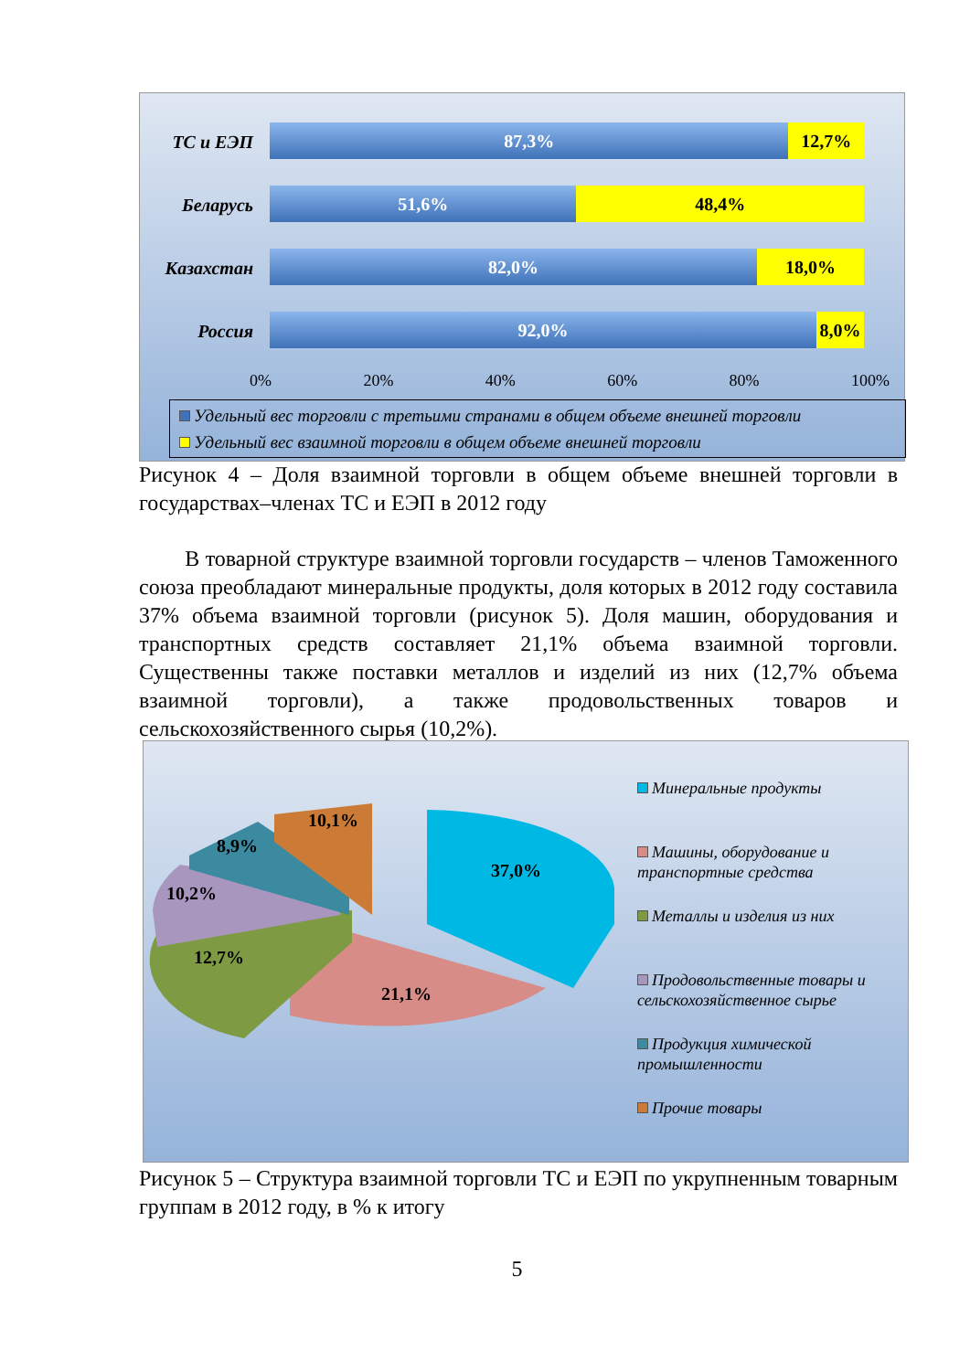ТС и ЕЭП
87,3% 12,7%
Беларусь
51,6% 48,4%
Казахстан
82,0% 18,0%
Россия
92,0% 8,0%
0% 20% 40% 60% 80% 100%
Удельный вес торговли с третьими странами в общем объеме внешней торговли
Удельный вес взаимной торговли в общем объеме внешней торговли
Рисунок 4 – Доля взаимной торговли в общем объеме внешней торговли в государствах–членах ТС и ЕЭП в 2012 году
В товарной структуре взаимной торговли государств – членов Таможенного союза преобладают минеральные продукты, доля которых в 2012 году составила 37% объема взаимной торговли (рисунок 5). Доля машин, оборудования и транспортных средств составляет 21,1% объема взаимной торговли. Существенны также поставки металлов и изделий из них (12,7% объема взаимной торговли), а также продовольственных товаров и сельскохозяйственного сырья (10,2%).
37,0%
21,1%
12,7%
10,2%
8,9%
10,1%
Минеральные продукты
Машины, оборудование и транспортные средства
Металлы и изделия из них
Продовольственные товары и сельскохозяйственное сырье
Продукция химической промышленности
Прочие товары
Рисунок 5 – Структура взаимной торговли ТС и ЕЭП по укрупненным товарным группам в 2012 году, в % к итогу
5